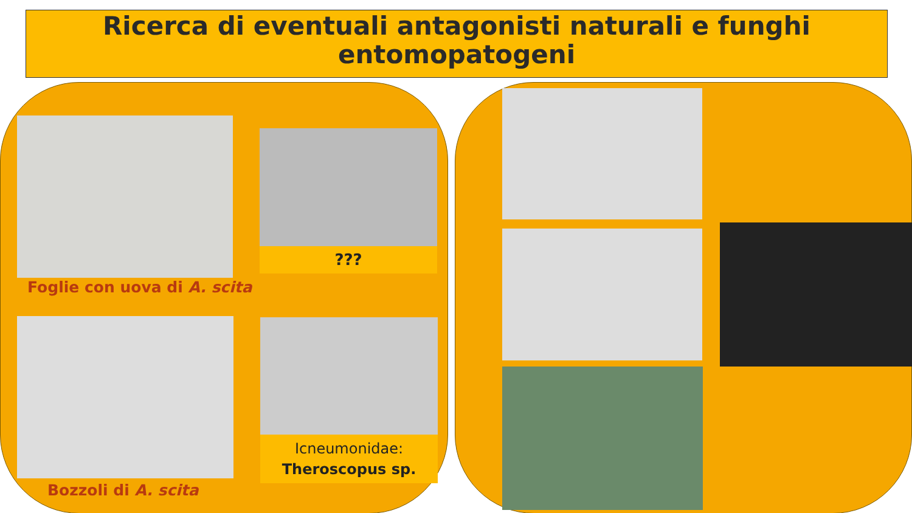Ricerca di eventuali antagonisti naturali e funghi entomopatogeni
???
Foglie con uova di A. scita
Icneumonidae:
Theroscopus sp.
Bozzoli di A. scita